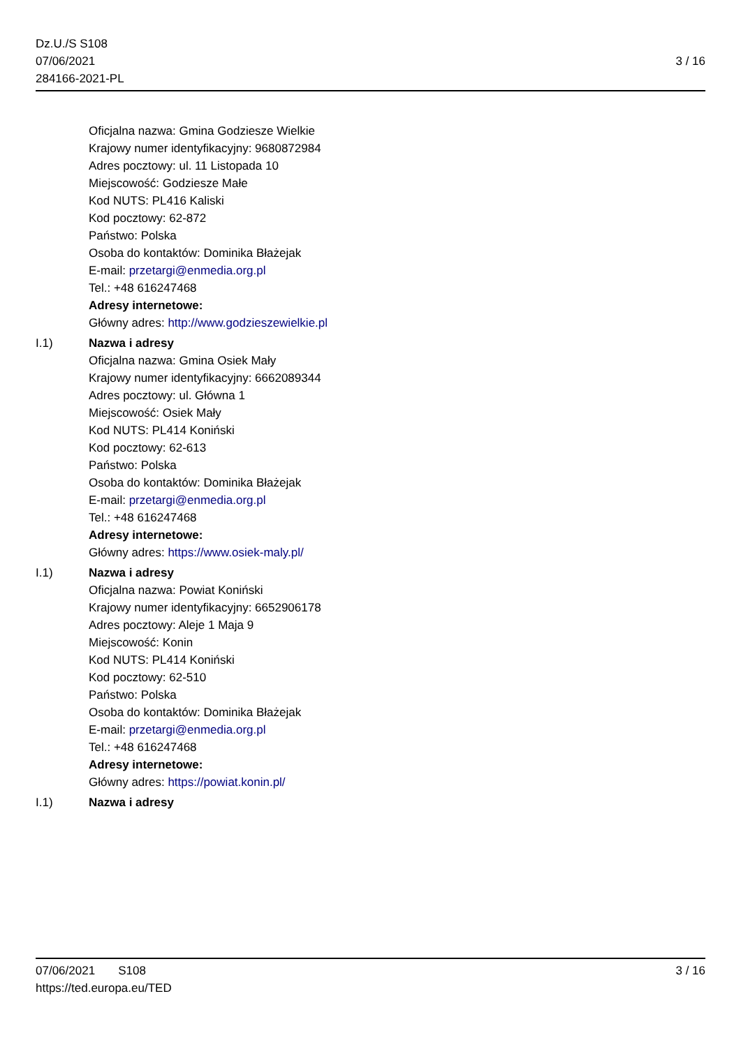Dz.U./S S108
07/06/2021
284166-2021-PL
3 / 16
Oficjalna nazwa: Gmina Godziesze Wielkie
Krajowy numer identyfikacyjny: 9680872984
Adres pocztowy: ul. 11 Listopada 10
Miejscowość: Godziesze Małe
Kod NUTS: PL416 Kaliski
Kod pocztowy: 62-872
Państwo: Polska
Osoba do kontaktów: Dominika Błażejak
E-mail: przetargi@enmedia.org.pl
Tel.: +48 616247468
Adresy internetowe:
Główny adres: http://www.godzieszewielkie.pl
I.1) Nazwa i adresy
Oficjalna nazwa: Gmina Osiek Mały
Krajowy numer identyfikacyjny: 6662089344
Adres pocztowy: ul. Główna 1
Miejscowość: Osiek Mały
Kod NUTS: PL414 Koniński
Kod pocztowy: 62-613
Państwo: Polska
Osoba do kontaktów: Dominika Błażejak
E-mail: przetargi@enmedia.org.pl
Tel.: +48 616247468
Adresy internetowe:
Główny adres: https://www.osiek-maly.pl/
I.1) Nazwa i adresy
Oficjalna nazwa: Powiat Koniński
Krajowy numer identyfikacyjny: 6652906178
Adres pocztowy: Aleje 1 Maja 9
Miejscowość: Konin
Kod NUTS: PL414 Koniński
Kod pocztowy: 62-510
Państwo: Polska
Osoba do kontaktów: Dominika Błażejak
E-mail: przetargi@enmedia.org.pl
Tel.: +48 616247468
Adresy internetowe:
Główny adres: https://powiat.konin.pl/
I.1) Nazwa i adresy
07/06/2021 S108
https://ted.europa.eu/TED
3 / 16